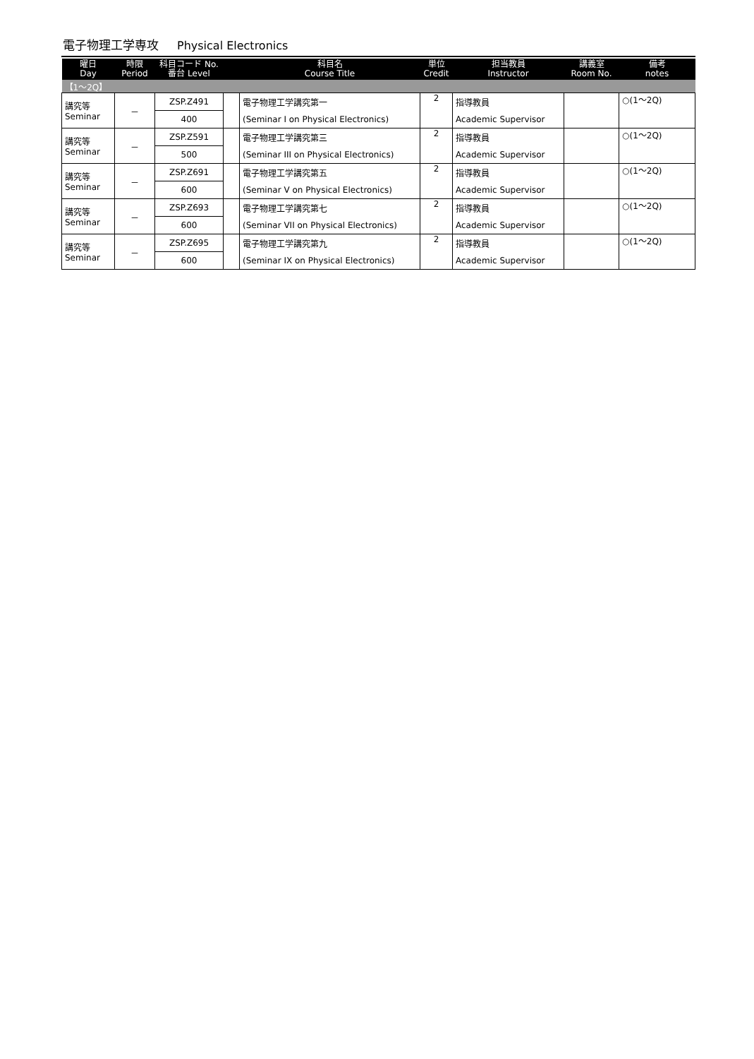電子物理工学専攻 Physical Electronics
| 曜日 Day | 時限 Period | 科目コード No. 番台 Level | | 科目名 Course Title | 単位 Credit | 担当教員 Instructor | 講義室 Room No. | 備考 notes |
| --- | --- | --- | --- | --- | --- | --- | --- | --- |
| 【1～2Q】 | | | | | | | | |
| 講究等 Seminar | － | ZSP.Z491 | | 電子物理工学講究第一 | 2 | 指導教員 | | ○(1～2Q) |
| | | 400 | | (Seminar I on Physical Electronics) | | Academic Supervisor | | |
| 講究等 Seminar | － | ZSP.Z591 | | 電子物理工学講究第三 | 2 | 指導教員 | | ○(1～2Q) |
| | | 500 | | (Seminar III on Physical Electronics) | | Academic Supervisor | | |
| 講究等 Seminar | － | ZSP.Z691 | | 電子物理工学講究第五 | 2 | 指導教員 | | ○(1～2Q) |
| | | 600 | | (Seminar V on Physical Electronics) | | Academic Supervisor | | |
| 講究等 Seminar | － | ZSP.Z693 | | 電子物理工学講究第七 | 2 | 指導教員 | | ○(1～2Q) |
| | | 600 | | (Seminar VII on Physical Electronics) | | Academic Supervisor | | |
| 講究等 Seminar | － | ZSP.Z695 | | 電子物理工学講究第九 | 2 | 指導教員 | | ○(1～2Q) |
| | | 600 | | (Seminar IX on Physical Electronics) | | Academic Supervisor | | |